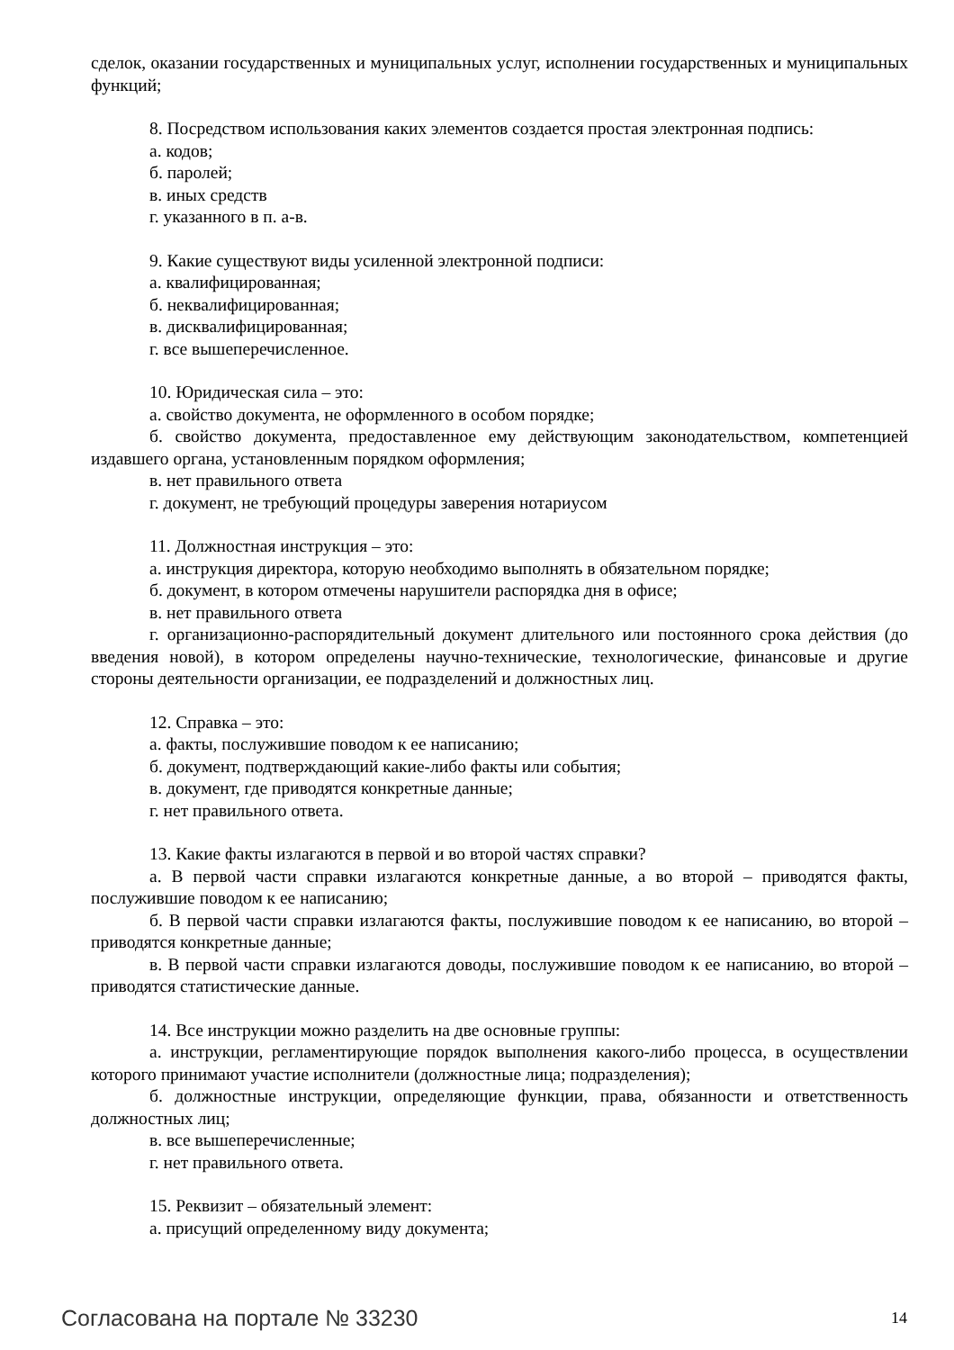сделок, оказании государственных и муниципальных услуг, исполнении государственных и муниципальных функций;
8. Посредством использования каких элементов создается простая электронная подпись:
а. кодов;
б. паролей;
в. иных средств
г. указанного в п. а-в.
9. Какие существуют виды усиленной электронной подписи:
а. квалифицированная;
б. неквалифицированная;
в. дисквалифицированная;
г. все вышеперечисленное.
10. Юридическая сила – это:
а. свойство документа, не оформленного в особом порядке;
б. свойство документа, предоставленное ему действующим законодательством, компетенцией издавшего органа, установленным порядком оформления;
в. нет правильного ответа
г. документ, не требующий процедуры заверения нотариусом
11. Должностная инструкция – это:
а. инструкция директора, которую необходимо выполнять в обязательном порядке;
б. документ, в котором отмечены нарушители распорядка дня в офисе;
в. нет правильного ответа
г. организационно-распорядительный документ длительного или постоянного срока действия (до введения новой), в котором определены научно-технические, технологические, финансовые и другие стороны деятельности организации, ее подразделений и должностных лиц.
12. Справка – это:
а. факты, послужившие поводом к ее написанию;
б. документ, подтверждающий какие-либо факты или события;
в. документ, где приводятся конкретные данные;
г. нет правильного ответа.
13. Какие факты излагаются в первой и во второй частях справки?
а. В первой части справки излагаются конкретные данные, а во второй – приводятся факты, послужившие поводом к ее написанию;
б. В первой части справки излагаются факты, послужившие поводом к ее написанию, во второй – приводятся конкретные данные;
в. В первой части справки излагаются доводы, послужившие поводом к ее написанию, во второй – приводятся статистические данные.
14. Все инструкции можно разделить на две основные группы:
а. инструкции, регламентирующие порядок выполнения какого-либо процесса, в осуществлении которого принимают участие исполнители (должностные лица; подразделения);
б. должностные инструкции, определяющие функции, права, обязанности и ответственность должностных лиц;
в. все вышеперечисленные;
г. нет правильного ответа.
15. Реквизит – обязательный элемент:
а. присущий определенному виду документа;
Согласована на портале № 33230 14